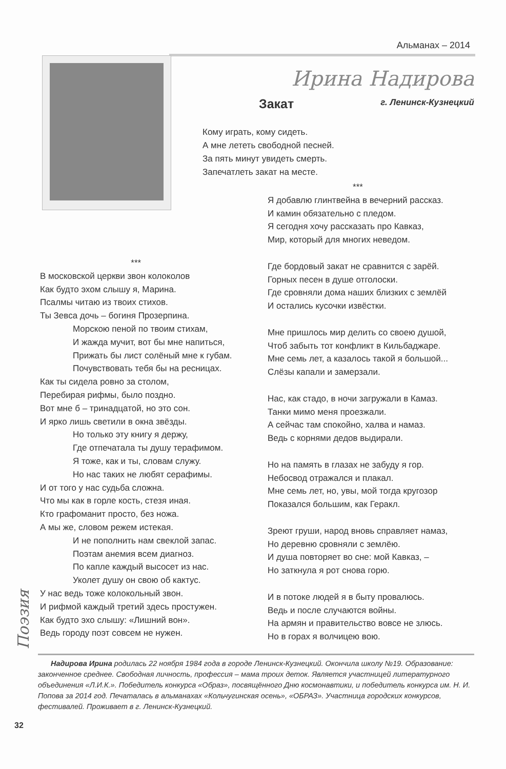Альманах – 2014
Ирина Надирова
Закат г. Ленинск-Кузнецкий
Кому играть, кому сидеть.
А мне лететь свободной песней.
За пять минут увидеть смерть.
Запечатлеть закат на месте.
***
Я добавлю глинтвейна в вечерний рассказ.
И камин обязательно с пледом.
Я сегодня хочу рассказать про Кавказ,
Мир, который для многих неведом.
Где бордовый закат не сравнится с зарёй.
Горных песен в душе отголоски.
Где сровняли дома наших близких с землёй
И остались кусочки извёстки.
Мне пришлось мир делить со своею душой,
Чтоб забыть тот конфликт в Кильбаджаре.
Мне семь лет, а казалось такой я большой...
Слёзы капали и замерзали.
Нас, как стадо, в ночи загружали в Камаз.
Танки мимо меня проезжали.
А сейчас там спокойно, халва и намаз.
Ведь с корнями дедов выдирали.
Но на память в глазах не забуду я гор.
Небосвод отражался и плакал.
Мне семь лет, но, увы, мой тогда кругозор
Показался большим, как Геракл.
Зреют груши, народ вновь справляет намаз,
Но деревню сровняли с землёю.
И душа повторяет во сне: мой Кавказ, –
Но заткнула я рот снова горю.
И в потоке людей я в быту провалюсь.
Ведь и после случаются войны.
На армян и правительство вовсе не злюсь.
Но в горах я волчицею вою.
***
В московской церкви звон колоколов
Как будто эхом слышу я, Марина.
Псалмы читаю из твоих стихов.
Ты Зевса дочь – богиня Прозерпина.
Морскою пеной по твоим стихам,
И жажда мучит, вот бы мне напиться,
Прижать бы лист солёный мне к губам.
Почувствовать тебя бы на ресницах.
Как ты сидела ровно за столом,
Перебирая рифмы, было поздно.
Вот мне б – тринадцатой, но это сон.
И ярко лишь светили в окна звёзды.
Но только эту книгу я держу,
Где отпечатала ты душу терафимом.
Я тоже, как и ты, словам служу.
Но нас таких не любят серафимы.
И от того у нас судьба сложна.
Что мы как в горле кость, стезя иная.
Кто графоманит просто, без ножа.
А мы же, словом режем истекая.
И не пополнить нам свеклой запас.
Поэтам анемия всем диагноз.
По капле каждый высосет из нас.
Уколет душу он свою об кактус.
У нас ведь тоже колокольный звон.
И рифмой каждый третий здесь простужен.
Как будто эхо слышу: «Лишний вон».
Ведь городу поэт совсем не нужен.
Надирова Ирина родилась 22 ноября 1984 года в городе Ленинск-Кузнецкий. Окончила школу №19. Образование: законченное среднее. Свободная личность, профессия – мама троих деток. Является участницей литературного объединения «Л.И.К.». Победитель конкурса «Образ», посвящённого Дню космонавтики, и победитель конкурса им. Н. И. Попова за 2014 год. Печаталась в альманахах «Кольчугинская осень», «ОБРАЗ». Участница городских конкурсов, фестивалей. Проживает в г. Ленинск-Кузнецкий.
Поэзия
32